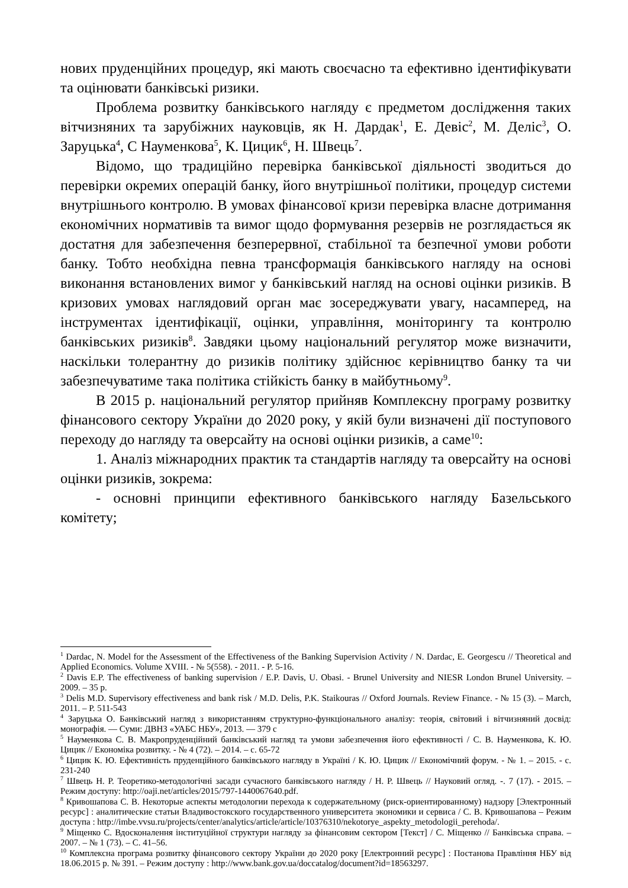нових пруденційних процедур, які мають своєчасно та ефективно ідентифікувати та оцінювати банківські ризики.
Проблема розвитку банківського нагляду є предметом дослідження таких вітчизняних та зарубіжних науковців, як Н. Дардак<sup>1</sup>, Е. Девіс<sup>2</sup>, М. Деліс<sup>3</sup>, О. Заруцька<sup>4</sup>, С Науменкова<sup>5</sup>, К. Цицик<sup>6</sup>, Н. Швець<sup>7</sup>.
Відомо, що традиційно перевірка банківської діяльності зводиться до перевірки окремих операцій банку, його внутрішньої політики, процедур системи внутрішнього контролю. В умовах фінансової кризи перевірка власне дотримання економічних нормативів та вимог щодо формування резервів не розглядається як достатня для забезпечення безперервної, стабільної та безпечної умови роботи банку. Тобто необхідна певна трансформація банківського нагляду на основі виконання встановлених вимог у банківський нагляд на основі оцінки ризиків. В кризових умовах наглядовий орган має зосереджувати увагу, насамперед, на інструментах ідентифікації, оцінки, управління, моніторингу та контролю банківських ризиків<sup>8</sup>. Завдяки цьому національний регулятор може визначити, наскільки толерантну до ризиків політику здійснює керівництво банку та чи забезпечуватиме така політика стійкість банку в майбутньому<sup>9</sup>.
В 2015 р. національний регулятор прийняв Комплексну програму розвитку фінансового сектору України до 2020 року, у якій були визначені дії поступового переходу до нагляду та оверсайту на основі оцінки ризиків, а саме<sup>10</sup>:
1. Аналіз міжнародних практик та стандартів нагляду та оверсайту на основі оцінки ризиків, зокрема:
- основні принципи ефективного банківського нагляду Базельського комітету;
<sup>1</sup> Dardac, N. Model for the Assessment of the Effectiveness of the Banking Supervision Activity / N. Dardac, E. Georgescu // Theoretical and Applied Economics. Volume XVIII. - № 5(558). - 2011. - P. 5-16.
<sup>2</sup> Davis E.P. The effectiveness of banking supervision / E.P. Davis, U. Obasi. - Brunel University and NIESR London Brunel University. – 2009. – 35 p.
<sup>3</sup> Delis M.D. Supervisory effectiveness and bank risk / M.D. Delis, P.K. Staikouras // Oxford Journals. Review Finance. - № 15 (3). – March, 2011. – P. 511-543
<sup>4</sup> Заруцька О. Банківський нагляд з використанням структурно-функціонального аналізу: теорія, світовий і вітчизняний досвід: монографія. — Суми: ДВНЗ «УАБС НБУ», 2013. — 379 с
<sup>5</sup> Науменкова С. В. Макропруденційний банківський нагляд та умови забезпечення його ефективності / С. В. Науменкова, К. Ю. Цицик // Економіка розвитку. - № 4 (72). – 2014. – с. 65-72
<sup>6</sup> Цицик К. Ю. Ефективність пруденційного банківського нагляду в Україні / К. Ю. Цицик // Економічний форум. - № 1. – 2015. - с. 231-240
<sup>7</sup> Швець Н. Р. Теоретико-методологічні засади сучасного банківського нагляду / Н. Р. Швець // Науковий огляд. -. 7 (17). - 2015. – Режим доступу: http://oaji.net/articles/2015/797-1440067640.pdf.
<sup>8</sup> Кривошапова С. В. Некоторые аспекты методологии перехода к содержательному (риск-ориентированному) надзору [Электронный ресурс] : аналитические статьи Владивостокского государственного университета экономики и сервиса / С. В. Кривошапова – Режим доступа : http://imbe.vvsu.ru/projects/center/analytics/article/article/10376310/nekotorye_aspekty_metodologii_perehoda/.
<sup>9</sup> Міщенко С. Вдосконалення інституційної структури нагляду за фінансовим сектором [Текст] / С. Міщенко // Банківська справа. – 2007. – № 1 (73). – С. 41–56.
<sup>10</sup> Комплексна програма розвитку фінансового сектору України до 2020 року [Електронний ресурс] : Постанова Правління НБУ від 18.06.2015 р. № 391. – Режим доступу : http://www.bank.gov.ua/doccatalog/document?id=18563297.